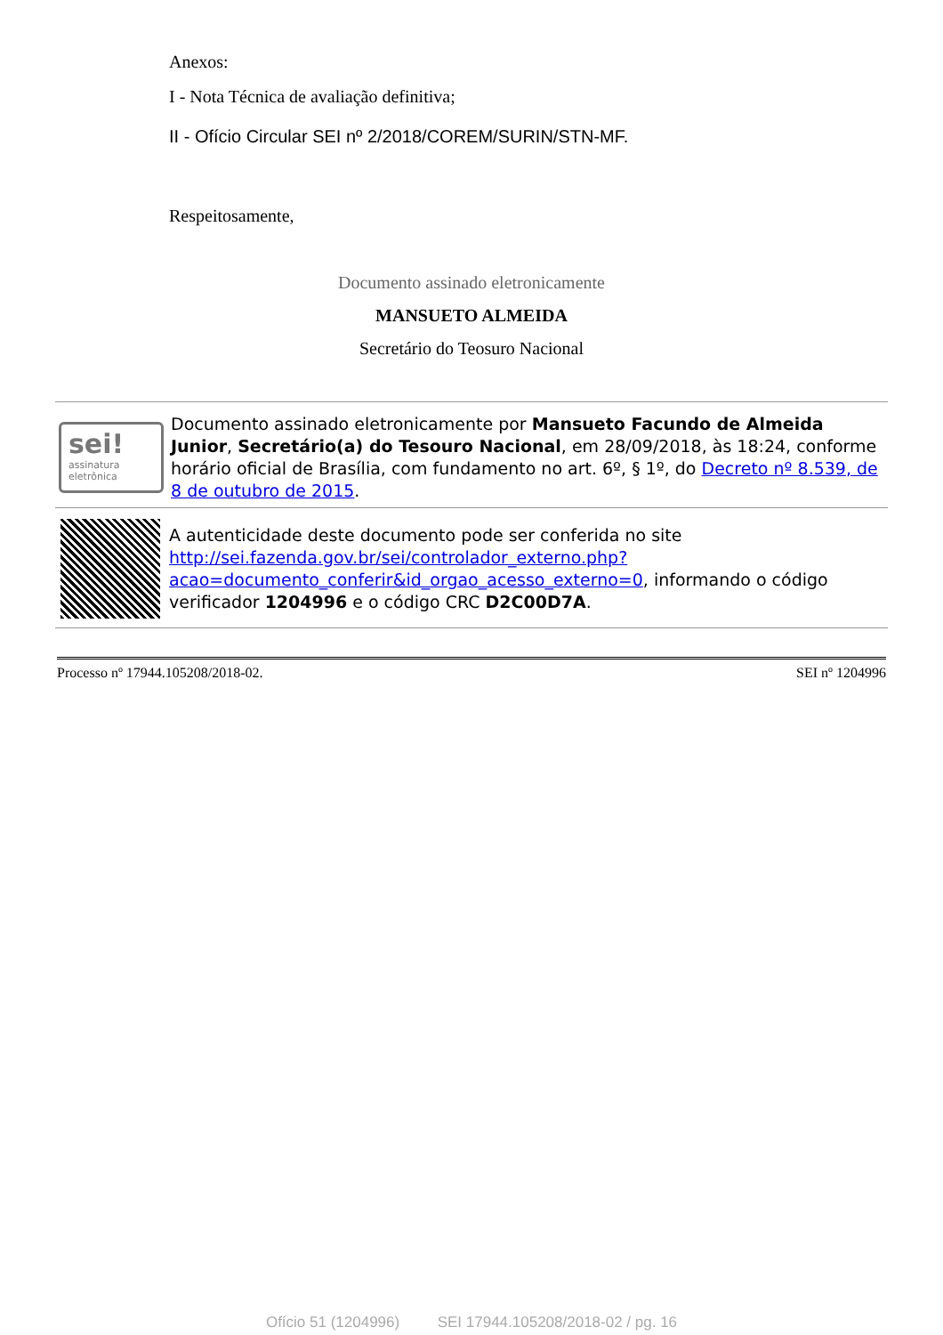Anexos:
I - Nota Técnica de avaliação definitiva;
II - Ofício Circular SEI nº 2/2018/COREM/SURIN/STN-MF.
Respeitosamente,
Documento assinado eletronicamente
MANSUETO ALMEIDA
Secretário do Teosuro Nacional
sei!
assinatura eletrônica
Documento assinado eletronicamente por Mansueto Facundo de Almeida Junior, Secretário(a) do Tesouro Nacional, em 28/09/2018, às 18:24, conforme horário oficial de Brasília, com fundamento no art. 6º, § 1º, do Decreto nº 8.539, de 8 de outubro de 2015.
A autenticidade deste documento pode ser conferida no site http://sei.fazenda.gov.br/sei/controlador_externo.php?acao=documento_conferir&id_orgao_acesso_externo=0, informando o código verificador 1204996 e o código CRC D2C00D7A.
Processo nº 17944.105208/2018-02. SEI nº 1204996
Ofício 51 (1204996) SEI 17944.105208/2018-02 / pg. 16